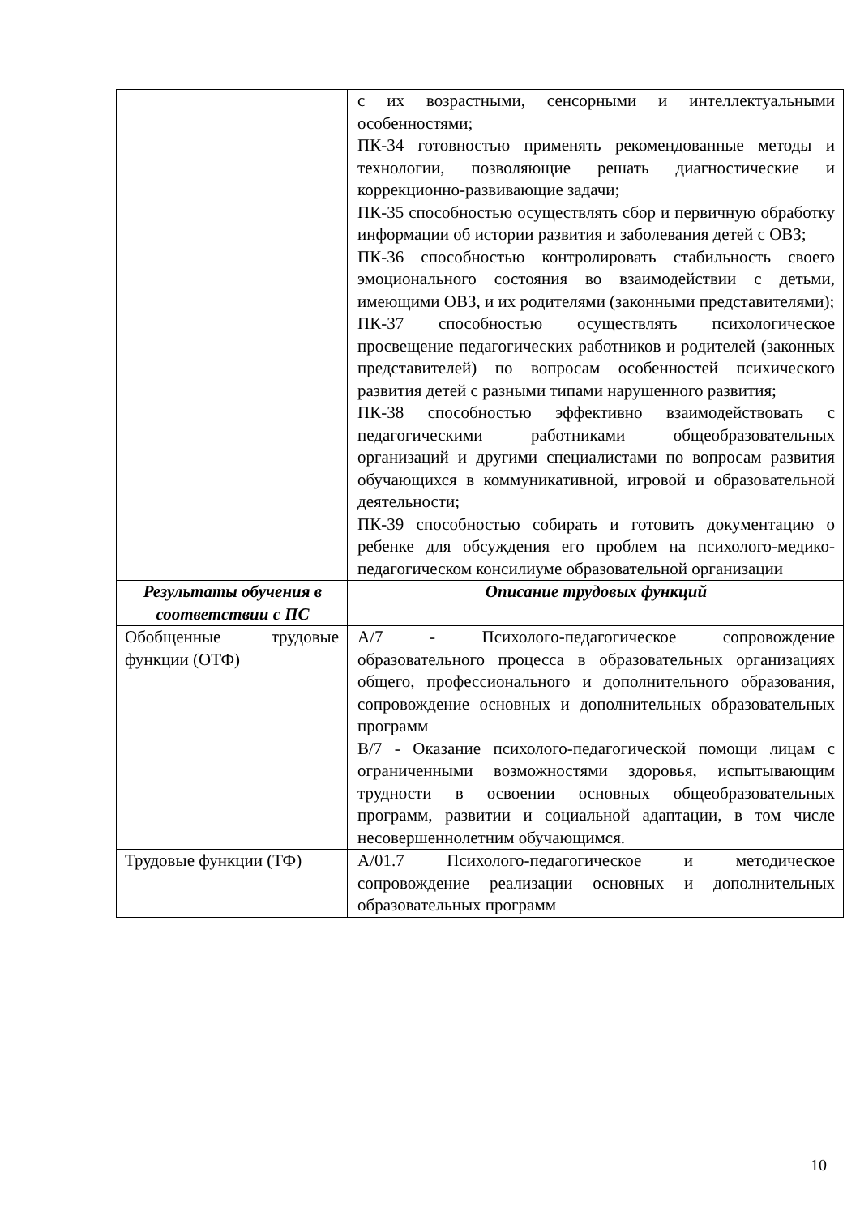| | с их возрастными, сенсорными и интеллектуальными особенностями; ПК-34 готовностью применять рекомендованные методы и технологии, позволяющие решать диагностические и коррекционно-развивающие задачи; ПК-35 способностью осуществлять сбор и первичную обработку информации об истории развития и заболевания детей с ОВЗ; ПК-36 способностью контролировать стабильность своего эмоционального состояния во взаимодействии с детьми, имеющими ОВЗ, и их родителями (законными представителями); ПК-37 способностью осуществлять психологическое просвещение педагогических работников и родителей (законных представителей) по вопросам особенностей психического развития детей с разными типами нарушенного развития; ПК-38 способностью эффективно взаимодействовать с педагогическими работниками общеобразовательных организаций и другими специалистами по вопросам развития обучающихся в коммуникативной, игровой и образовательной деятельности; ПК-39 способностью собирать и готовить документацию о ребенке для обсуждения его проблем на психолого-медико-педагогическом консилиуме образовательной организации |
| Результаты обучения в соответствии с ПС | Описание трудовых функций |
| Обобщенные трудовые функции (ОТФ) | А/7 - Психолого-педагогическое сопровождение образовательного процесса в образовательных организациях общего, профессионального и дополнительного образования, сопровождение основных и дополнительных образовательных программ В/7 - Оказание психолого-педагогической помощи лицам с ограниченными возможностями здоровья, испытывающим трудности в освоении основных общеобразовательных программ, развитии и социальной адаптации, в том числе несовершеннолетним обучающимся. |
| Трудовые функции (ТФ) | А/01.7 Психолого-педагогическое и методическое сопровождение реализации основных и дополнительных образовательных программ |
10